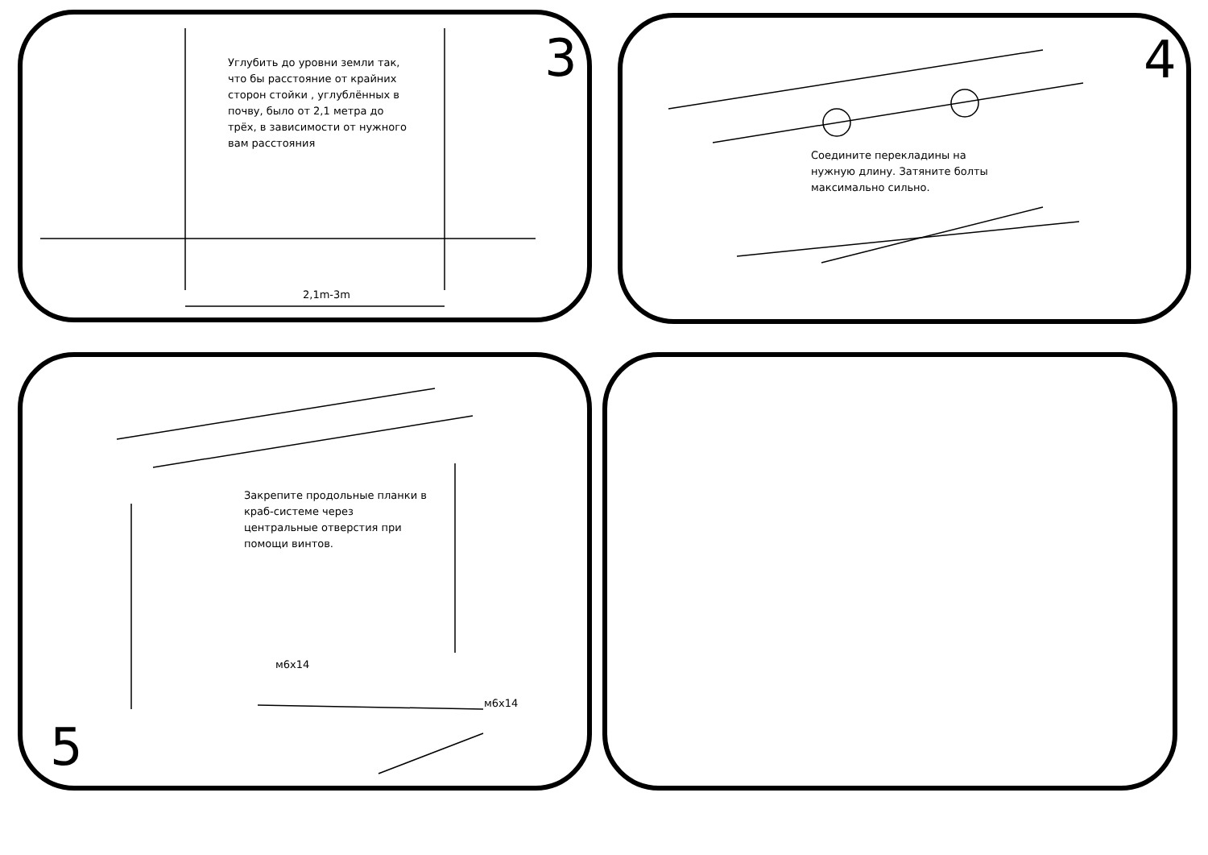3
Углубить до уровни земли так, что бы расстояние от крайних сторон стойки , углублённых в почву, было от 2,1 метра до трёх, в зависимости от нужного вам расстояния
2,1m-3m
4
Соедините перекладины на нужную длину. Затяните болты максимально сильно.
Закрепите продольные планки в краб-системе через центральные отверстия при помощи винтов.
м6х14
м6х14
5